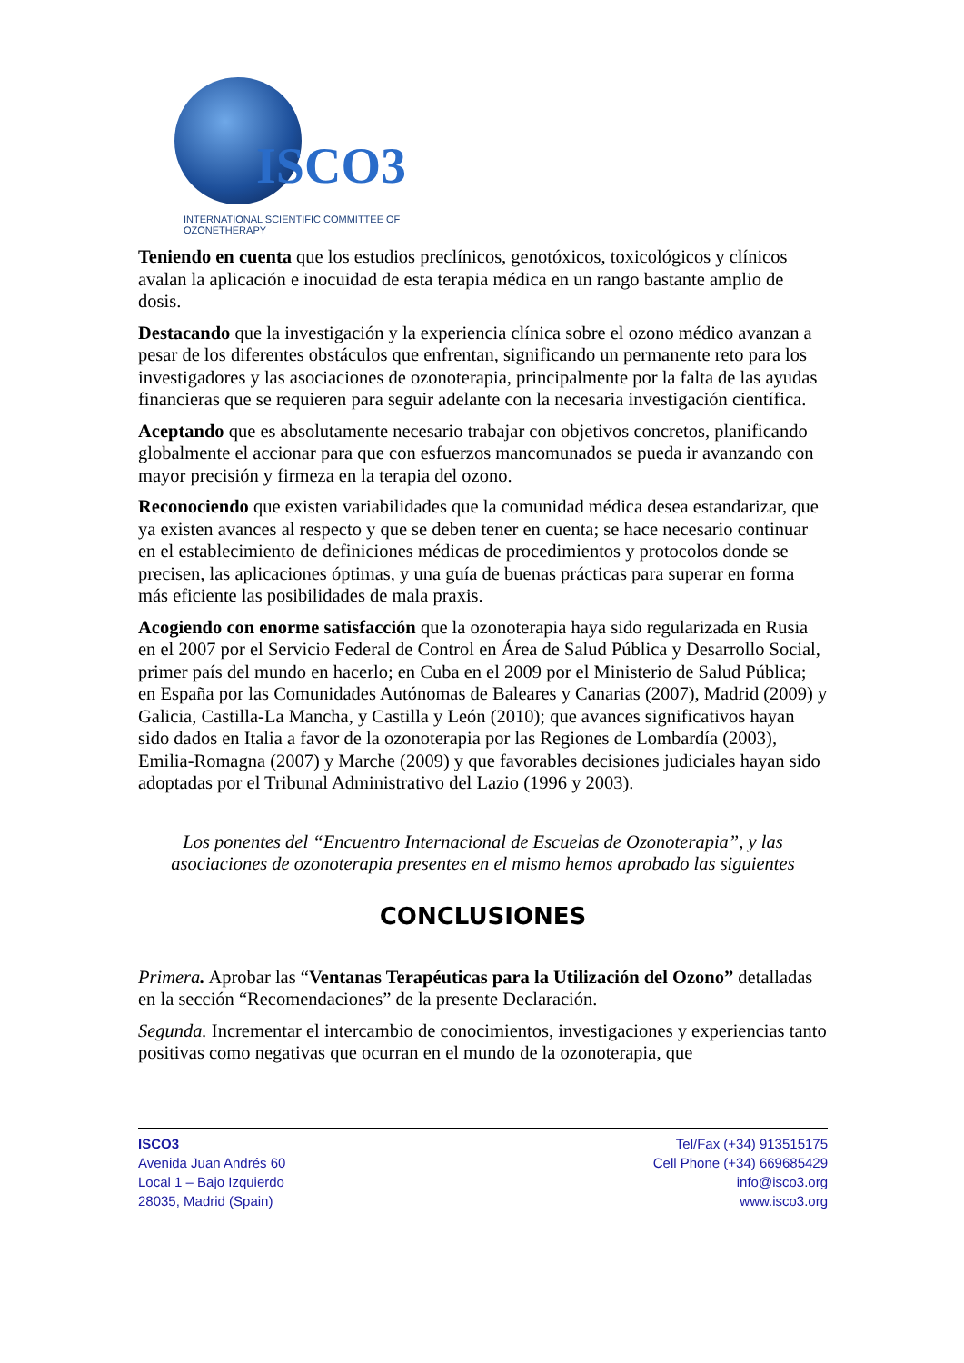ISCO3
INTERNATIONAL SCIENTIFIC COMMITTEE OF OZONETHERAPY
Teniendo en cuenta que los estudios preclínicos, genotóxicos, toxicológicos y clínicos avalan la aplicación e inocuidad de esta terapia médica en un rango bastante amplio de dosis.
Destacando que la investigación y la experiencia clínica sobre el ozono médico avanzan a pesar de los diferentes obstáculos que enfrentan, significando un permanente reto para los investigadores y las asociaciones de ozonoterapia, principalmente por la falta de las ayudas financieras que se requieren para seguir adelante con la necesaria investigación científica.
Aceptando que es absolutamente necesario trabajar con objetivos concretos, planificando globalmente el accionar para que con esfuerzos mancomunados se pueda ir avanzando con mayor precisión y firmeza en la terapia del ozono.
Reconociendo que existen variabilidades que la comunidad médica desea estandarizar, que ya existen avances al respecto y que se deben tener en cuenta; se hace necesario continuar en el establecimiento de definiciones médicas de procedimientos y protocolos donde se precisen, las aplicaciones óptimas, y una guía de buenas prácticas para superar en forma más eficiente las posibilidades de mala praxis.
Acogiendo con enorme satisfacción que la ozonoterapia haya sido regularizada en Rusia en el 2007 por el Servicio Federal de Control en Área de Salud Pública y Desarrollo Social, primer país del mundo en hacerlo; en Cuba en el 2009 por el Ministerio de Salud Pública; en España por las Comunidades Autónomas de Baleares y Canarias (2007), Madrid (2009) y Galicia, Castilla-La Mancha, y Castilla y León (2010); que avances significativos hayan sido dados en Italia a favor de la ozonoterapia por las Regiones de Lombardía (2003), Emilia-Romagna (2007) y Marche (2009) y que favorables decisiones judiciales hayan sido adoptadas por el Tribunal Administrativo del Lazio (1996 y 2003).
Los ponentes del “Encuentro Internacional de Escuelas de Ozonoterapia”, y las asociaciones de ozonoterapia presentes en el mismo hemos aprobado las siguientes
CONCLUSIONES
Primera. Aprobar las “Ventanas Terapéuticas para la Utilización del Ozono” detalladas en la sección “Recomendaciones” de la presente Declaración.
Segunda. Incrementar el intercambio de conocimientos, investigaciones y experiencias tanto positivas como negativas que ocurran en el mundo de la ozonoterapia, que
ISCO3
Avenida Juan Andrés 60
Local 1 – Bajo Izquierdo
28035, Madrid (Spain)
Tel/Fax (+34) 913515175
Cell Phone (+34) 669685429
info@isco3.org
www.isco3.org